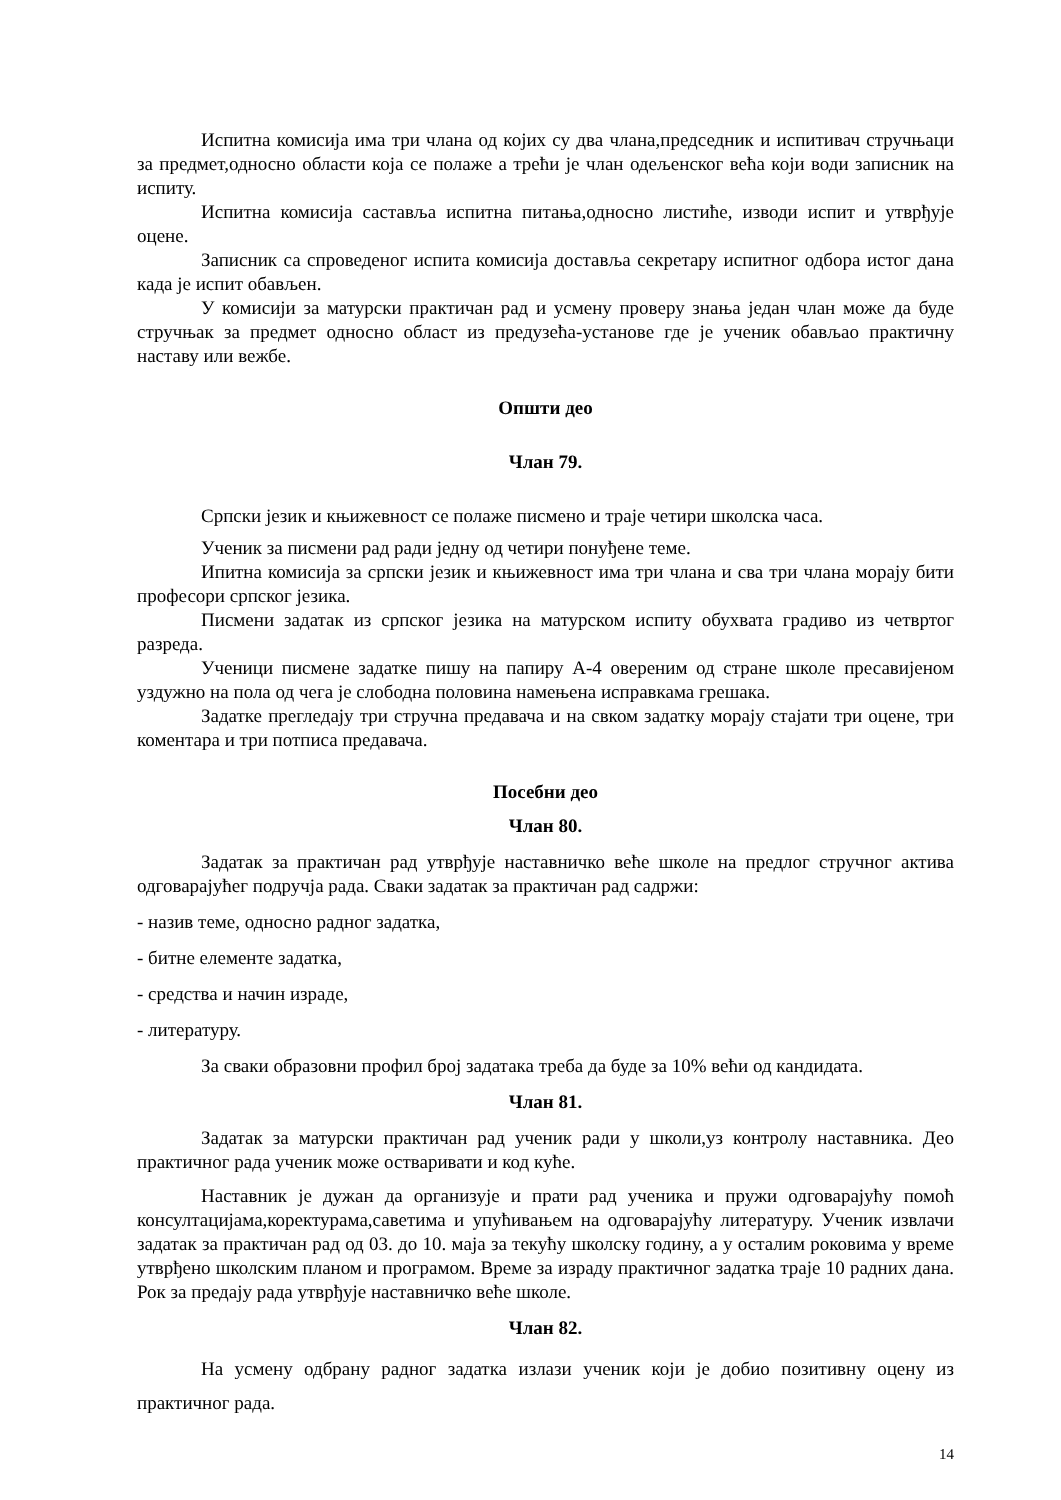Испитна комисија има три члана од којих су два члана,председник и испитивач стручњаци за предмет,односно области која се полаже а трећи је члан одељенског већа који води записник на испиту.
Испитна комисија састављa испитна питања,односно листиће, изводи испит и утврђује оцене.
Записник са спроведеног испита комисија доставља секретару испитног одбора истог дана када је испит обављен.
У комисији за матурски практичан рад и усмену проверу знања један члан може да буде стручњак за предмет односно област из предузећа-установе где је ученик обављао практичну наставу или вежбе.
Општи део
Члан 79.
Српски језик и књижевност се полаже писмено и траје четири школска часа.
Ученик за писмени рад ради једну од четири понуђене теме.
Ипитна комисија за српски језик и књижевност има три члана и сва три члана морају бити професори српског језика.
Писмени задатак из српског језика на матурском испиту обухвата градиво из четвртог разреда.
Ученици писмене задатке пишу на папиру А-4 овереним од стране школе пресавијеном уздужно на пола од чега је слободна половина намењена исправкама грешака.
Задатке прегледају три стручна предавача и на свком задатку морају стајати три оцене, три коментара и три потписа предавача.
Посебни део
Члан 80.
Задатак за практичан рад утврђује наставничко веће школе на предлог стручног актива одговарајућег подручја рада. Сваки задатак за практичан рад садржи:
- назив теме, односно радног задатка,
- битне елементе задатка,
- средства и начин израде,
- литературу.
За сваки образовни профил број задатака треба да буде за 10% већи од кандидата.
Члан 81.
Задатак за матурски практичан рад ученик ради у школи,уз контролу наставника. Део практичног рада ученик може остваривати и код куће.
Наставник је дужан да организује и прати рад ученика и пружи одговарајућу помоћ консултацијама,коректурама,саветима и упућивањем на одговарајућу литературу. Ученик извлачи задатак за практичан рад од 03. до 10. маја за текућу школску годину, а у осталим роковима у време утврђено школским планом и програмом. Време за израду практичног задатка траје 10 радних дана. Рок за предају рада утврђује наставничко веће школе.
Члан 82.
На усмену одбрану радног задатка излази ученик који је добио позитивну оцену из практичног рада.
14